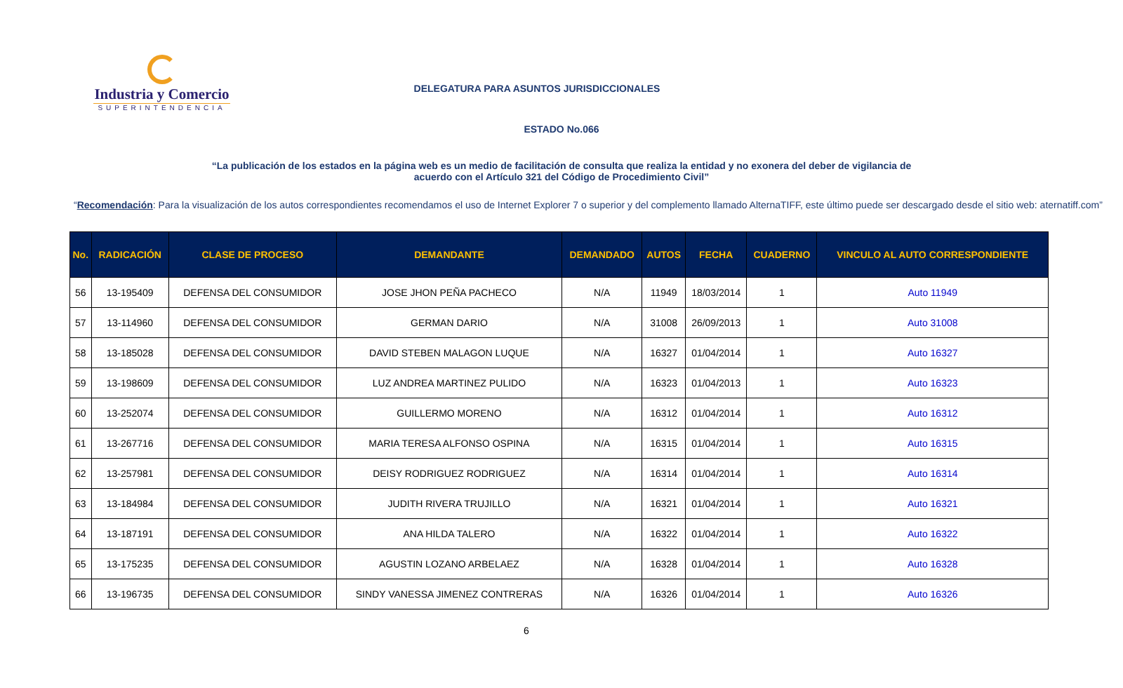Industria y Comercio
SUPERINTENDENCIA
DELEGATURA PARA ASUNTOS JURISDICCIONALES
ESTADO No.066
“La publicación de los estados en la página web es un medio de facilitación de consulta que realiza la entidad y no exonera del deber de vigilancia de acuerdo con el Artículo 321 del Código de Procedimiento Civil”
“Recomendación: Para la visualización de los autos correspondientes recomendamos el uso de Internet Explorer 7 o superior y del complemento llamado AlternaTIFF, este último puede ser descargado desde el sitio web: aternatiff.com”
| No. | RADICACIÓN | CLASE DE PROCESO | DEMANDANTE | DEMANDADO | AUTOS | FECHA | CUADERNO | VINCULO AL AUTO CORRESPONDIENTE |
| --- | --- | --- | --- | --- | --- | --- | --- | --- |
| 56 | 13-195409 | DEFENSA DEL CONSUMIDOR | JOSE JHON PEÑA PACHECO | N/A | 11949 | 18/03/2014 | 1 | Auto 11949 |
| 57 | 13-114960 | DEFENSA DEL CONSUMIDOR | GERMAN DARIO | N/A | 31008 | 26/09/2013 | 1 | Auto 31008 |
| 58 | 13-185028 | DEFENSA DEL CONSUMIDOR | DAVID STEBEN MALAGON LUQUE | N/A | 16327 | 01/04/2014 | 1 | Auto 16327 |
| 59 | 13-198609 | DEFENSA DEL CONSUMIDOR | LUZ ANDREA MARTINEZ PULIDO | N/A | 16323 | 01/04/2013 | 1 | Auto 16323 |
| 60 | 13-252074 | DEFENSA DEL CONSUMIDOR | GUILLERMO MORENO | N/A | 16312 | 01/04/2014 | 1 | Auto 16312 |
| 61 | 13-267716 | DEFENSA DEL CONSUMIDOR | MARIA TERESA ALFONSO OSPINA | N/A | 16315 | 01/04/2014 | 1 | Auto 16315 |
| 62 | 13-257981 | DEFENSA DEL CONSUMIDOR | DEISY RODRIGUEZ RODRIGUEZ | N/A | 16314 | 01/04/2014 | 1 | Auto 16314 |
| 63 | 13-184984 | DEFENSA DEL CONSUMIDOR | JUDITH RIVERA TRUJILLO | N/A | 16321 | 01/04/2014 | 1 | Auto 16321 |
| 64 | 13-187191 | DEFENSA DEL CONSUMIDOR | ANA HILDA TALERO | N/A | 16322 | 01/04/2014 | 1 | Auto 16322 |
| 65 | 13-175235 | DEFENSA DEL CONSUMIDOR | AGUSTIN LOZANO ARBELAEZ | N/A | 16328 | 01/04/2014 | 1 | Auto 16328 |
| 66 | 13-196735 | DEFENSA DEL CONSUMIDOR | SINDY VANESSA JIMENEZ CONTRERAS | N/A | 16326 | 01/04/2014 | 1 | Auto 16326 |
6